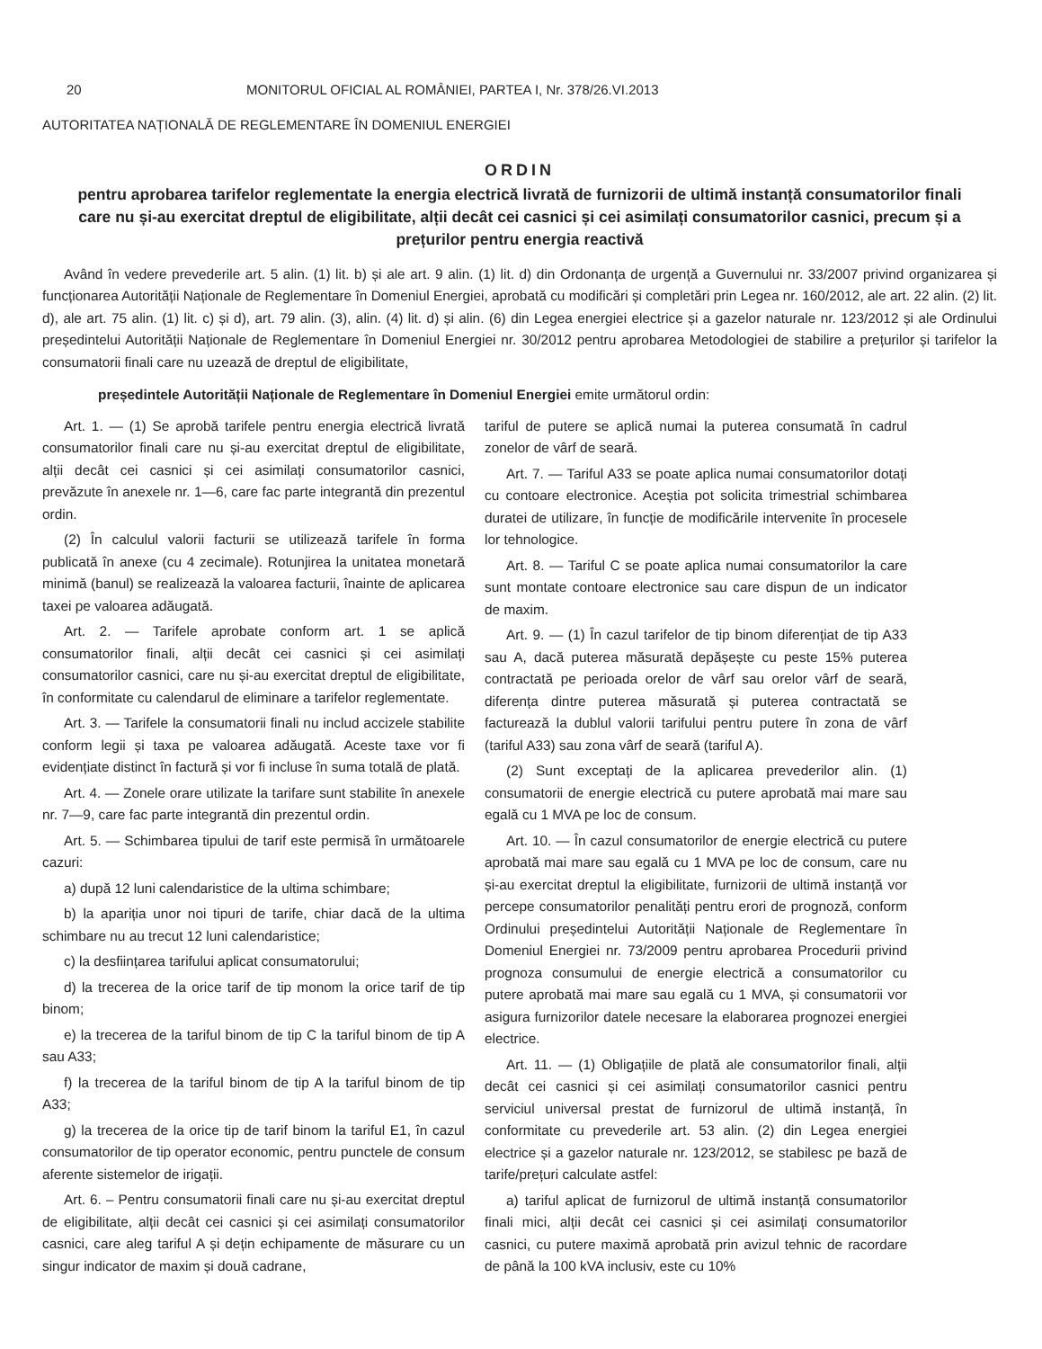20 MONITORUL OFICIAL AL ROMÂNIEI, PARTEA I, Nr. 378/26.VI.2013
AUTORITATEA NAȚIONALĂ DE REGLEMENTARE ÎN DOMENIUL ENERGIEI
ORDIN
pentru aprobarea tarifelor reglementate la energia electrică livrată de furnizorii de ultimă instanță consumatorilor finali care nu și-au exercitat dreptul de eligibilitate, alții decât cei casnici și cei asimilați consumatorilor casnici, precum și a prețurilor pentru energia reactivă
Având în vedere prevederile art. 5 alin. (1) lit. b) și ale art. 9 alin. (1) lit. d) din Ordonanța de urgență a Guvernului nr. 33/2007 privind organizarea și funcționarea Autorității Naționale de Reglementare în Domeniul Energiei, aprobată cu modificări și completări prin Legea nr. 160/2012, ale art. 22 alin. (2) lit. d), ale art. 75 alin. (1) lit. c) și d), art. 79 alin. (3), alin. (4) lit. d) și alin. (6) din Legea energiei electrice și a gazelor naturale nr. 123/2012 și ale Ordinului președintelui Autorității Naționale de Reglementare în Domeniul Energiei nr. 30/2012 pentru aprobarea Metodologiei de stabilire a prețurilor și tarifelor la consumatorii finali care nu uzează de dreptul de eligibilitate,
președintele Autorității Naționale de Reglementare în Domeniul Energiei emite următorul ordin:
Art. 1. — (1) Se aprobă tarifele pentru energia electrică livrată consumatorilor finali care nu și-au exercitat dreptul de eligibilitate, alții decât cei casnici și cei asimilați consumatorilor casnici, prevăzute în anexele nr. 1—6, care fac parte integrantă din prezentul ordin.
(2) În calculul valorii facturii se utilizează tarifele în forma publicată în anexe (cu 4 zecimale). Rotunjirea la unitatea monetară minimă (banul) se realizează la valoarea facturii, înainte de aplicarea taxei pe valoarea adăugată.
Art. 2. — Tarifele aprobate conform art. 1 se aplică consumatorilor finali, alții decât cei casnici și cei asimilați consumatorilor casnici, care nu și-au exercitat dreptul de eligibilitate, în conformitate cu calendarul de eliminare a tarifelor reglementate.
Art. 3. — Tarifele la consumatorii finali nu includ accizele stabilite conform legii și taxa pe valoarea adăugată. Aceste taxe vor fi evidențiate distinct în factură și vor fi incluse în suma totală de plată.
Art. 4. — Zonele orare utilizate la tarifare sunt stabilite în anexele nr. 7—9, care fac parte integrantă din prezentul ordin.
Art. 5. — Schimbarea tipului de tarif este permisă în următoarele cazuri:
a) după 12 luni calendaristice de la ultima schimbare;
b) la apariția unor noi tipuri de tarife, chiar dacă de la ultima schimbare nu au trecut 12 luni calendaristice;
c) la desființarea tarifului aplicat consumatorului;
d) la trecerea de la orice tarif de tip monom la orice tarif de tip binom;
e) la trecerea de la tariful binom de tip C la tariful binom de tip A sau A33;
f) la trecerea de la tariful binom de tip A la tariful binom de tip A33;
g) la trecerea de la orice tip de tarif binom la tariful E1, în cazul consumatorilor de tip operator economic, pentru punctele de consum aferente sistemelor de irigații.
Art. 6. – Pentru consumatorii finali care nu și-au exercitat dreptul de eligibilitate, alții decât cei casnici și cei asimilați consumatorilor casnici, care aleg tariful A și dețin echipamente de măsurare cu un singur indicator de maxim și două cadrane,
tariful de putere se aplică numai la puterea consumată în cadrul zonelor de vârf de seară.
Art. 7. — Tariful A33 se poate aplica numai consumatorilor dotați cu contoare electronice. Aceștia pot solicita trimestrial schimbarea duratei de utilizare, în funcție de modificările intervenite în procesele lor tehnologice.
Art. 8. — Tariful C se poate aplica numai consumatorilor la care sunt montate contoare electronice sau care dispun de un indicator de maxim.
Art. 9. — (1) În cazul tarifelor de tip binom diferențiat de tip A33 sau A, dacă puterea măsurată depășește cu peste 15% puterea contractată pe perioada orelor de vârf sau orelor vârf de seară, diferența dintre puterea măsurată și puterea contractată se facturează la dublul valorii tarifului pentru putere în zona de vârf (tariful A33) sau zona vârf de seară (tariful A).
(2) Sunt exceptați de la aplicarea prevederilor alin. (1) consumatorii de energie electrică cu putere aprobată mai mare sau egală cu 1 MVA pe loc de consum.
Art. 10. — În cazul consumatorilor de energie electrică cu putere aprobată mai mare sau egală cu 1 MVA pe loc de consum, care nu și-au exercitat dreptul la eligibilitate, furnizorii de ultimă instanță vor percepe consumatorilor penalități pentru erori de prognoză, conform Ordinului președintelui Autorității Naționale de Reglementare în Domeniul Energiei nr. 73/2009 pentru aprobarea Procedurii privind prognoza consumului de energie electrică a consumatorilor cu putere aprobată mai mare sau egală cu 1 MVA, și consumatorii vor asigura furnizorilor datele necesare la elaborarea prognozei energiei electrice.
Art. 11. — (1) Obligațiile de plată ale consumatorilor finali, alții decât cei casnici și cei asimilați consumatorilor casnici pentru serviciul universal prestat de furnizorul de ultimă instanță, în conformitate cu prevederile art. 53 alin. (2) din Legea energiei electrice și a gazelor naturale nr. 123/2012, se stabilesc pe bază de tarife/prețuri calculate astfel:
a) tariful aplicat de furnizorul de ultimă instanță consumatorilor finali mici, alții decât cei casnici și cei asimilați consumatorilor casnici, cu putere maximă aprobată prin avizul tehnic de racordare de până la 100 kVA inclusiv, este cu 10%